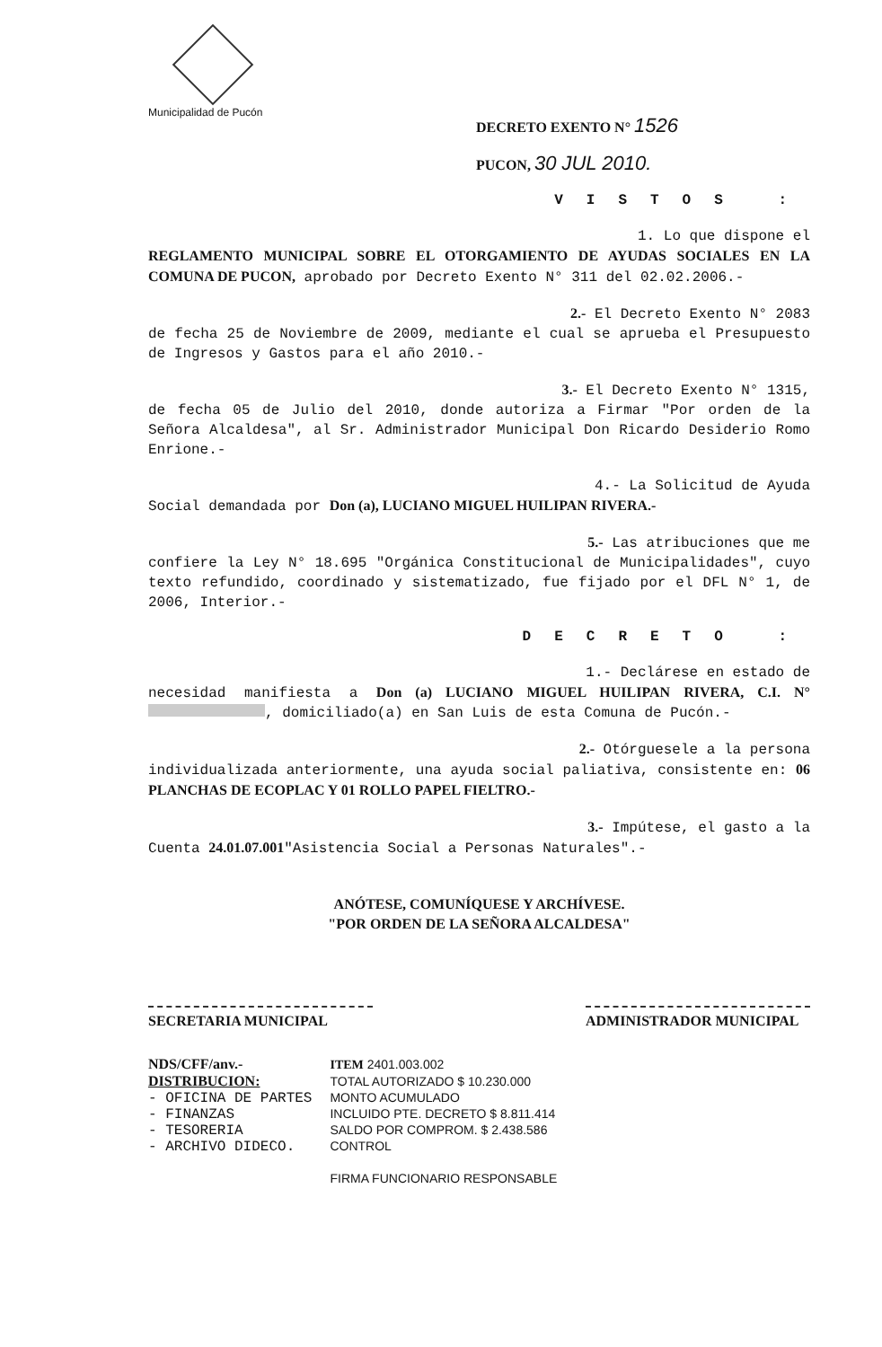Municipalidad de Pucón
DECRETO EXENTO N° 1526
PUCON, 30 JUL 2010.
VISTOS :
1. Lo que dispone el
REGLAMENTO MUNICIPAL SOBRE EL OTORGAMIENTO DE AYUDAS SOCIALES EN LA COMUNA DE PUCON, aprobado por Decreto Exento N° 311 del 02.02.2006.-
2.- El Decreto Exento N° 2083
de fecha 25 de Noviembre de 2009, mediante el cual se aprueba el Presupuesto de Ingresos y Gastos para el año 2010.-
3.- El Decreto Exento N° 1315,
de fecha 05 de Julio del 2010, donde autoriza a Firmar "Por orden de la Señora Alcaldesa", al Sr. Administrador Municipal Don Ricardo Desiderio Romo Enrione.-
4.- La Solicitud de Ayuda
Social demandada por Don (a), LUCIANO MIGUEL HUILIPAN RIVERA.-
5.- Las atribuciones que me
confiere la Ley N° 18.695 "Orgánica Constitucional de Municipalidades", cuyo texto refundido, coordinado y sistematizado, fue fijado por el DFL N° 1, de 2006, Interior.-
DECRETO :
1.- Declárese en estado de
necesidad manifiesta a Don (a) LUCIANO MIGUEL HUILIPAN RIVERA, C.I. N° , domiciliado(a) en San Luis de esta Comuna de Pucón.-
2.- Otórguesele a la persona
individualizada anteriormente, una ayuda social paliativa, consistente en: 06 PLANCHAS DE ECOPLAC Y 01 ROLLO PAPEL FIELTRO.-
3.- Impútese, el gasto a la
Cuenta 24.01.07.001"Asistencia Social a Personas Naturales".-
ANÓTESE, COMUNÍQUESE Y ARCHÍVESE.
"POR ORDEN DE LA SEÑORA ALCALDESA"
SECRETARIA MUNICIPAL ADMINISTRADOR MUNICIPAL
NDS/CFF/anv.-
DISTRIBUCION:
- OFICINA DE PARTES
- FINANZAS
- TESORERIA
- ARCHIVO DIDECO.
ITEM 2401.003.002
TOTAL AUTORIZADO $ 10.230.000
MONTO ACUMULADO
INCLUIDO PTE. DECRETO $ 8.811.414
SALDO POR COMPROM. $ 2.438.586
CONTROL
FIRMA FUNCIONARIO RESPONSABLE